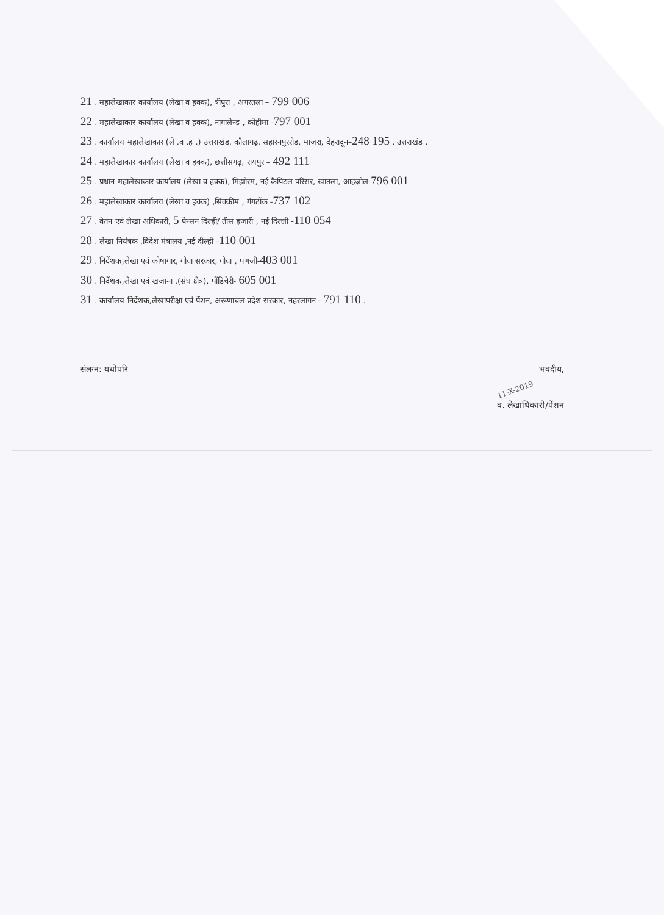21 . महालेखाकार कार्यालय (लेखा व हक्क), त्रीपुरा , अगरतला – 799 006
22 . महालेखाकार कार्यालय (लेखा व हक्क), नागालेन्ड , कोहीमा -797 001
23 . कार्यालय महालेखाकार (ले .व .ह .) उत्तराखंड, कौलागढ़, सहारनपुररोड, माजरा, देहरादून–248 195 . उत्तराखंड .
24 . महालेखाकार कार्यालय (लेखा व हक्क), छत्तीसगढ़, रायपुर – 492 111
25 . प्रधान महालेखाकार कार्यालय (लेखा व हक्क), मिझोरम, नई कैपिटल परिसर, खातला, आइज़ोल-796 001
26 . महालेखाकार कार्यालय (लेखा व हक्क) ,सिक्कीम , गंगटोंक -737 102
27 . वेतन एवं लेखा अधिकारी, 5 पेन्सन दिल्ही/ तीस हजारी , नई दिल्ली -110 054
28 . लेखा नियंत्रक ,विदेश मंत्रालय ,नई दील्ही -110 001
29 . निर्देशक,लेखा एवं कोषागार, गोवा सरकार, गोवा , पणजी-403 001
30 . निर्देशक,लेखा एवं खजाना ,(संघ क्षेत्र), पोंडिचेरी- 605 001
31 . कार्यालय निर्देशक,लेखापरीक्षा एवं पेंशन, अरूणाचल प्रदेश सरकार, नहरलागन - 791 110 .
संलग्न: यथोपरि
भवदीय,
11-X-2019
व. लेखाधिकारी/पेंशन